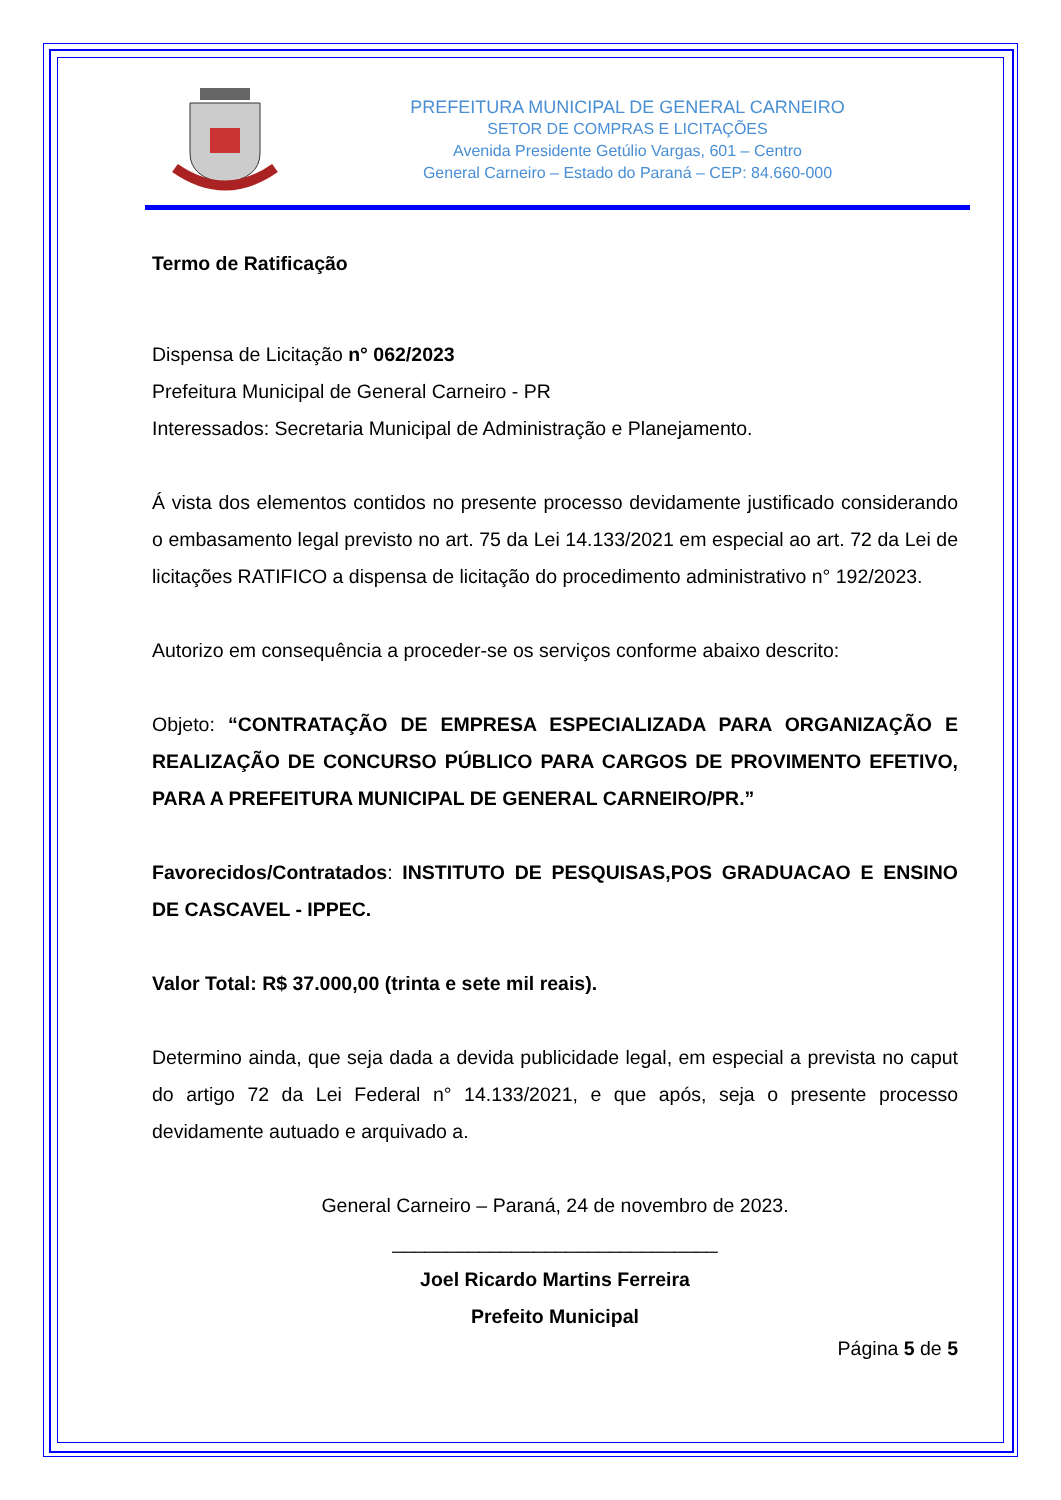PREFEITURA MUNICIPAL DE GENERAL CARNEIRO
SETOR DE COMPRAS E LICITAÇÕES
Avenida Presidente Getúlio Vargas, 601 – Centro
General Carneiro – Estado do Paraná – CEP: 84.660-000
Termo de Ratificação
Dispensa de Licitação n° 062/2023
Prefeitura Municipal de General Carneiro - PR
Interessados: Secretaria Municipal de Administração e Planejamento.
Á vista dos elementos contidos no presente processo devidamente justificado considerando o embasamento legal previsto no art. 75 da Lei 14.133/2021 em especial ao art. 72 da Lei de licitações RATIFICO a dispensa de licitação do procedimento administrativo n° 192/2023.
Autorizo em consequência a proceder-se os serviços conforme abaixo descrito:
Objeto: “CONTRATAÇÃO DE EMPRESA ESPECIALIZADA PARA ORGANIZAÇÃO E REALIZAÇÃO DE CONCURSO PÚBLICO PARA CARGOS DE PROVIMENTO EFETIVO, PARA A PREFEITURA MUNICIPAL DE GENERAL CARNEIRO/PR.”
Favorecidos/Contratados: INSTITUTO DE PESQUISAS,POS GRADUACAO E ENSINO DE CASCAVEL - IPPEC.
Valor Total: R$ 37.000,00 (trinta e sete mil reais).
Determino ainda, que seja dada a devida publicidade legal, em especial a prevista no caput do artigo 72 da Lei Federal n° 14.133/2021, e que após, seja o presente processo devidamente autuado e arquivado a.
General Carneiro – Paraná, 24 de novembro de 2023.
______________________________
Joel Ricardo Martins Ferreira
Prefeito Municipal
Página 5 de 5